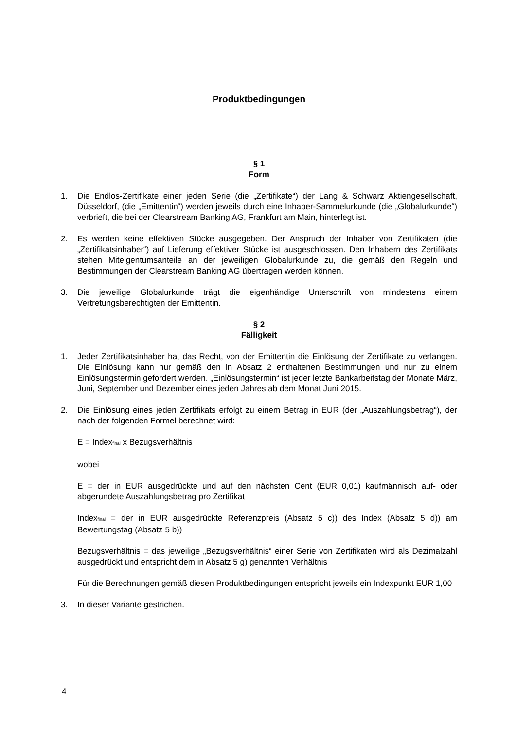Produktbedingungen
§ 1
Form
1. Die Endlos-Zertifikate einer jeden Serie (die „Zertifikate“) der Lang & Schwarz Aktiengesellschaft, Düsseldorf, (die „Emittentin“) werden jeweils durch eine Inhaber-Sammelurkunde (die „Globalurkunde“) verbrieft, die bei der Clearstream Banking AG, Frankfurt am Main, hinterlegt ist.
2. Es werden keine effektiven Stücke ausgegeben. Der Anspruch der Inhaber von Zertifikaten (die „Zertifikatsinhaber“) auf Lieferung effektiver Stücke ist ausgeschlossen. Den Inhabern des Zertifikats stehen Miteigentumsanteile an der jeweiligen Globalurkunde zu, die gemäß den Regeln und Bestimmungen der Clearstream Banking AG übertragen werden können.
3. Die jeweilige Globalurkunde trägt die eigenhändige Unterschrift von mindestens einem Vertretungsberechtigten der Emittentin.
§ 2
Fälligkeit
1. Jeder Zertifikatsinhaber hat das Recht, von der Emittentin die Einlösung der Zertifikate zu verlangen. Die Einlösung kann nur gemäß den in Absatz 2 enthaltenen Bestimmungen und nur zu einem Einlösungstermin gefordert werden. „Einlösungstermin“ ist jeder letzte Bankarbeitstag der Monate März, Juni, September und Dezember eines jeden Jahres ab dem Monat Juni 2015.
2. Die Einlösung eines jeden Zertifikats erfolgt zu einem Betrag in EUR (der „Auszahlungsbetrag“), der nach der folgenden Formel berechnet wird:
E = Index<sub>final</sub> x Bezugsverhältnis
wobei
E = der in EUR ausgedrückte und auf den nächsten Cent (EUR 0,01) kaufmännisch auf- oder abgerundete Auszahlungsbetrag pro Zertifikat
Index<sub>final</sub> = der in EUR ausgedrückte Referenzpreis (Absatz 5 c)) des Index (Absatz 5 d)) am Bewertungstag (Absatz 5 b))
Bezugsverhältnis = das jeweilige „Bezugsverhältnis“ einer Serie von Zertifikaten wird als Dezimalzahl ausgedrückt und entspricht dem in Absatz 5 g) genannten Verhältnis
Für die Berechnungen gemäß diesen Produktbedingungen entspricht jeweils ein Indexpunkt EUR 1,00
3. In dieser Variante gestrichen.
4